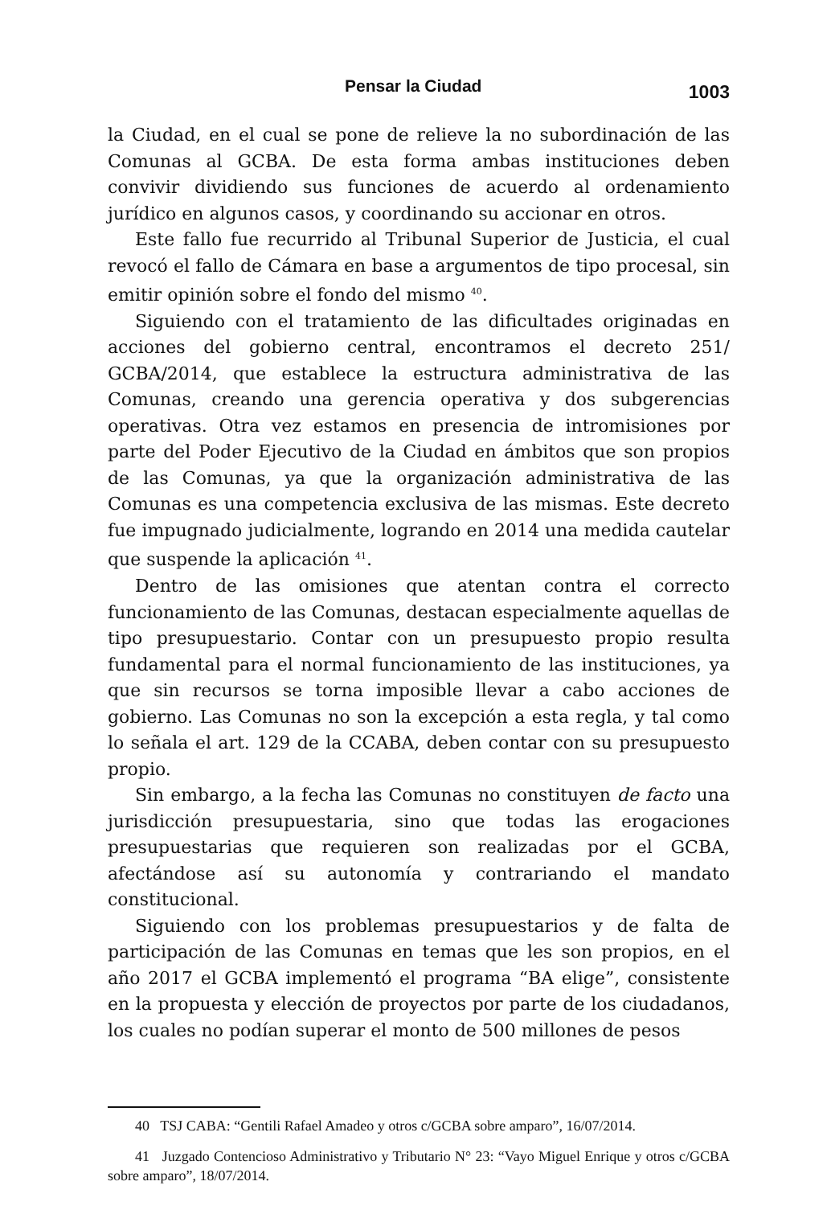Pensar la Ciudad 1003
la Ciudad, en el cual se pone de relieve la no subordinación de las Comunas al GCBA. De esta forma ambas instituciones deben convivir dividiendo sus funciones de acuerdo al ordenamiento jurídico en algunos casos, y coordinando su accionar en otros.
Este fallo fue recurrido al Tribunal Superior de Justicia, el cual revocó el fallo de Cámara en base a argumentos de tipo procesal, sin emitir opinión sobre el fondo del mismo <sup>40</sup>.
Siguiendo con el tratamiento de las dificultades originadas en acciones del gobierno central, encontramos el decreto 251/ GCBA/2014, que establece la estructura administrativa de las Comunas, creando una gerencia operativa y dos subgerencias operativas. Otra vez estamos en presencia de intromisiones por parte del Poder Ejecutivo de la Ciudad en ámbitos que son propios de las Comunas, ya que la organización administrativa de las Comunas es una competencia exclusiva de las mismas. Este decreto fue impugnado judicialmente, logrando en 2014 una medida cautelar que suspende la aplicación <sup>41</sup>.
Dentro de las omisiones que atentan contra el correcto funcionamiento de las Comunas, destacan especialmente aquellas de tipo presupuestario. Contar con un presupuesto propio resulta fundamental para el normal funcionamiento de las instituciones, ya que sin recursos se torna imposible llevar a cabo acciones de gobierno. Las Comunas no son la excepción a esta regla, y tal como lo señala el art. 129 de la CCABA, deben contar con su presupuesto propio.
Sin embargo, a la fecha las Comunas no constituyen de facto una jurisdicción presupuestaria, sino que todas las erogaciones presupuestarias que requieren son realizadas por el GCBA, afectándose así su autonomía y contrariando el mandato constitucional.
Siguiendo con los problemas presupuestarios y de falta de participación de las Comunas en temas que les son propios, en el año 2017 el GCBA implementó el programa “BA elige”, consistente en la propuesta y elección de proyectos por parte de los ciudadanos, los cuales no podían superar el monto de 500 millones de pesos
40 TSJ CABA: “Gentili Rafael Amadeo y otros c/GCBA sobre amparo”, 16/07/2014.
41 Juzgado Contencioso Administrativo y Tributario N° 23: “Vayo Miguel Enrique y otros c/GCBA sobre amparo”, 18/07/2014.